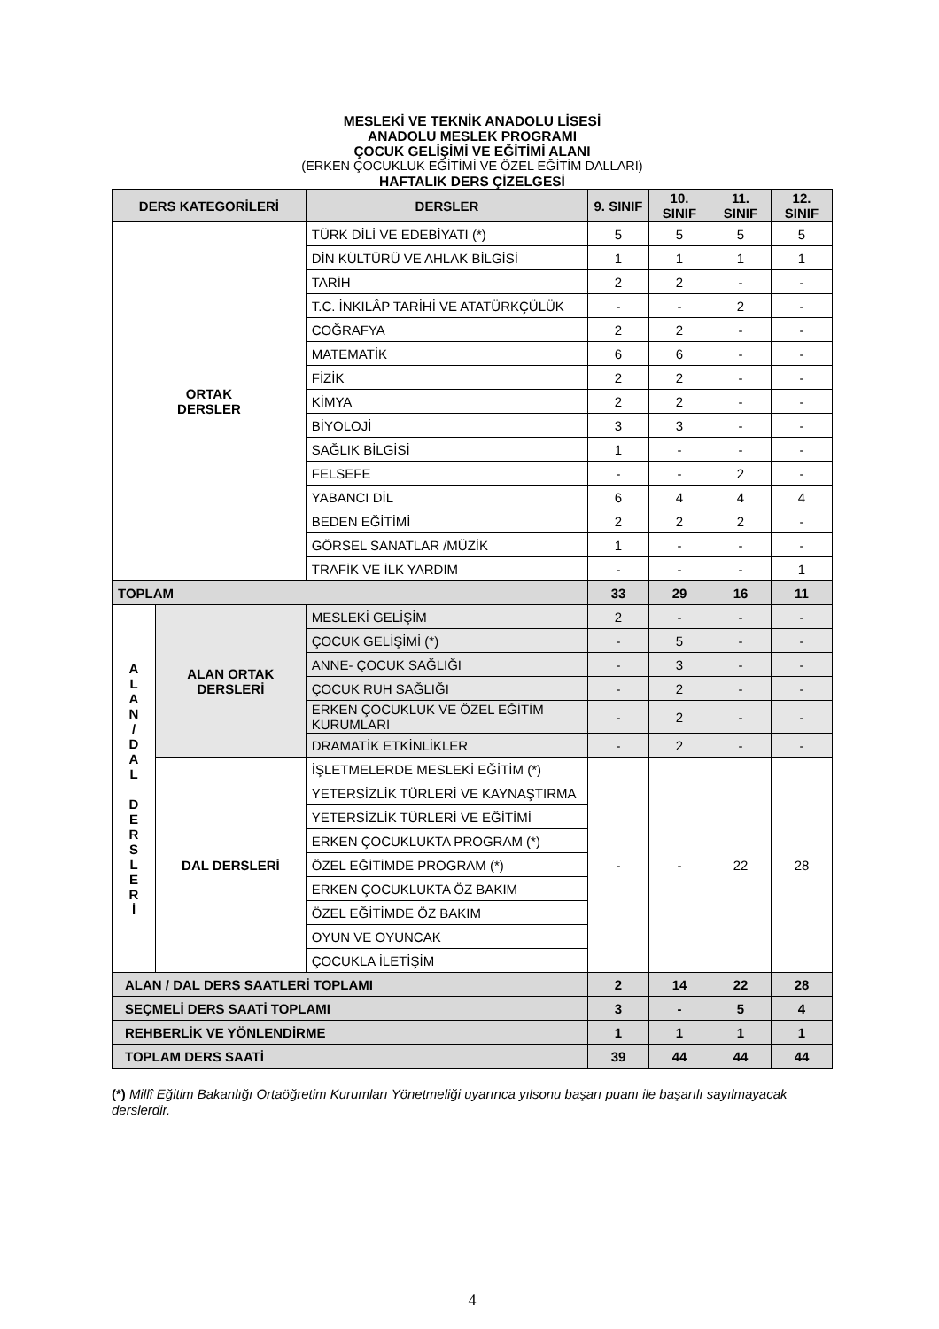MESLEKİ VE TEKNİK ANADOLU LİSESİ
ANADOLU MESLEK PROGRAMI
ÇOCUK GELİŞİMİ VE EĞİTİMİ ALANI
(ERKEN ÇOCUKLUK EĞİTİMİ VE ÖZEL EĞİTİM DALLARI)
HAFTALIK DERS ÇİZELGESİ
| DERS KATEGORİLERİ | | DERSLER | 9. SINIF | 10. SINIF | 11. SINIF | 12. SINIF |
| --- | --- | --- | --- | --- | --- | --- |
| ORTAK DERSLER | | TÜRK DİLİ VE EDEBİYATI (*) | 5 | 5 | 5 | 5 |
| | | DİN KÜLTÜRÜ VE AHLAK BİLGİSİ | 1 | 1 | 1 | 1 |
| | | TARİH | 2 | 2 | - | - |
| | | T.C. İNKILÂP TARİHİ VE ATATÜRKÇÜLÜK | - | - | 2 | - |
| | | COĞRAFYA | 2 | 2 | - | - |
| | | MATEMATİK | 6 | 6 | - | - |
| | | FİZİK | 2 | 2 | - | - |
| | | KİMYA | 2 | 2 | - | - |
| | | BİYOLOJİ | 3 | 3 | - | - |
| | | SAĞLIK BİLGİSİ | 1 | - | - | - |
| | | FELSEFE | - | - | 2 | - |
| | | YABANCI DİL | 6 | 4 | 4 | 4 |
| | | BEDEN EĞİTİMİ | 2 | 2 | 2 | - |
| | | GÖRSEL SANATLAR /MÜZİK | 1 | - | - | - |
| | | TRAFİK VE İLK YARDIM | - | - | - | 1 |
| TOPLAM | | | 33 | 29 | 16 | 11 |
| A L A N / D A L D E R S L E R İ | ALAN ORTAK DERSLERİ | MESLEKİ GELİŞİM | 2 | - | - | - |
| | | ÇOCUK GELİŞİMİ (*) | - | 5 | - | - |
| | | ANNE- ÇOCUK SAĞLIĞI | - | 3 | - | - |
| | | ÇOCUK RUH SAĞLIĞI | - | 2 | - | - |
| | | ERKEN ÇOCUKLUK VE ÖZEL EĞİTİM KURUMLARI | - | 2 | - | - |
| | | DRAMATİK ETKİNLİKLER | - | 2 | - | - |
| | DAL DERSLERİ | İŞLETMELERDE MESLEKİ EĞİTİM (*) | - | - | 22 | 28 |
| | | YETERSİZLİK TÜRLERİ VE KAYNAŞTIRMA | | | | |
| | | YETERSİZLİK TÜRLERİ VE EĞİTİMİ | | | | |
| | | ERKEN ÇOCUKLUKTA PROGRAM (*) | | | | |
| | | ÖZEL EĞİTİMDE PROGRAM (*) | | | | |
| | | ERKEN ÇOCUKLUKTA ÖZ BAKIM | | | | |
| | | ÖZEL EĞİTİMDE ÖZ BAKIM | | | | |
| | | OYUN VE OYUNCAK | | | | |
| | | ÇOCUKLA İLETİŞİM | | | | |
| ALAN / DAL DERS SAATLERİ TOPLAMI | | | 2 | 14 | 22 | 28 |
| SEÇMELİ DERS SAATİ TOPLAMI | | | 3 | - | 5 | 4 |
| REHBERLİK VE YÖNLENDİRME | | | 1 | 1 | 1 | 1 |
| TOPLAM DERS SAATİ | | | 39 | 44 | 44 | 44 |
(*) Millî Eğitim Bakanlığı Ortaöğretim Kurumları Yönetmeliği uyarınca yılsonu başarı puanı ile başarılı sayılmayacak derslerdir.
4